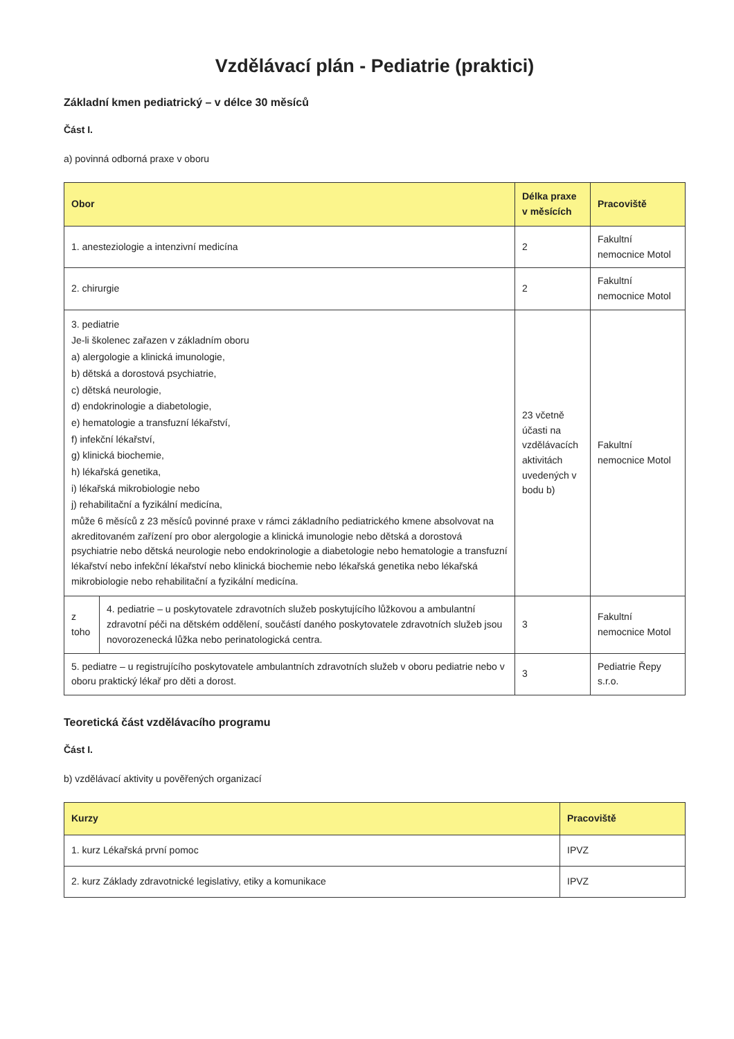Vzdělávací plán - Pediatrie (praktici)
Základní kmen pediatrický – v délce 30 měsíců
Část I.
a) povinná odborná praxe v oboru
| Obor | | Délka praxe v měsících | Pracoviště |
| --- | --- | --- | --- |
| 1. anesteziologie a intenzivní medicína | | 2 | Fakultní nemocnice Motol |
| 2. chirurgie | | 2 | Fakultní nemocnice Motol |
| 3. pediatrie Je-li školenec zařazen v základním oboru a) alergologie a klinická imunologie, b) dětská a dorostová psychiatrie, c) dětská neurologie, d) endokrinologie a diabetologie, e) hematologie a transfuzní lékařství, f) infekční lékařství, g) klinická biochemie, h) lékařská genetika, i) lékařská mikrobiologie nebo j) rehabilitační a fyzikální medicína, může 6 měsíců z 23 měsíců povinné praxe v rámci základního pediatrického kmene absolvovat na akreditovaném zařízení pro obor alergologie a klinická imunologie nebo dětská a dorostová psychiatrie nebo dětská neurologie nebo endokrinologie a diabetologie nebo hematologie a transfuzní lékařství nebo infekční lékařství nebo klinická biochemie nebo lékařská genetika nebo lékařská mikrobiologie nebo rehabilitační a fyzikální medicína. | | 23 včetně účasti na vzdělávacích aktivitách uvedených v bodu b) | Fakultní nemocnice Motol |
| z toho | 4. pediatrie – u poskytovatele zdravotních služeb poskytujícího lůžkovou a ambulantní zdravotní péči na dětském oddělení, součástí daného poskytovatele zdravotních služeb jsou novorozenecká lůžka nebo perinatologická centra. | 3 | Fakultní nemocnice Motol |
| 5. pediatre – u registrujícího poskytovatele ambulantních zdravotních služeb v oboru pediatrie nebo v oboru praktický lékař pro děti a dorost. | | 3 | Pediatrie Řepy s.r.o. |
Teoretická část vzdělávacího programu
Část I.
b) vzdělávací aktivity u pověřených organizací
| Kurzy | Pracoviště |
| --- | --- |
| 1. kurz Lékařská první pomoc | IPVZ |
| 2. kurz Základy zdravotnické legislativy, etiky a komunikace | IPVZ |